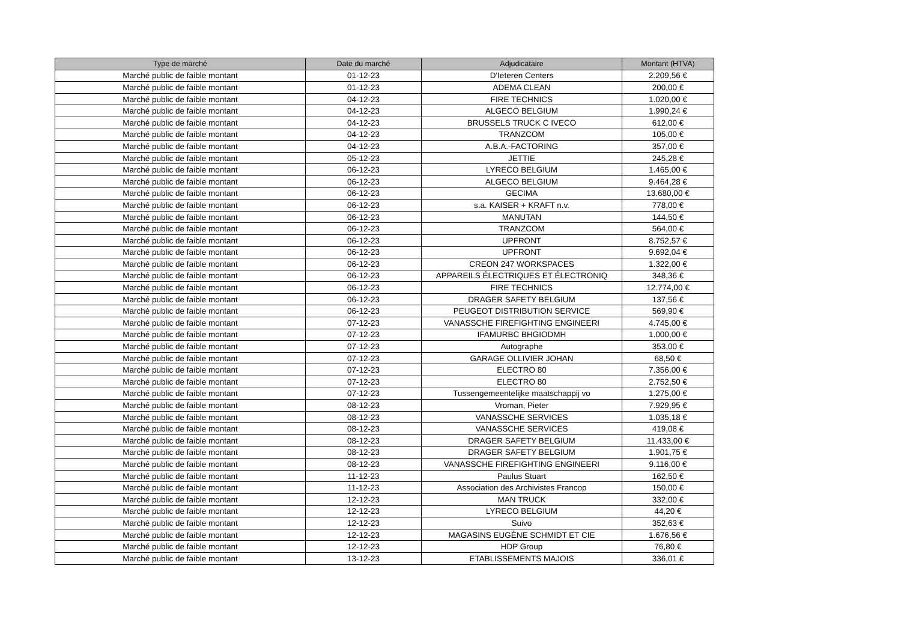| Type de marché | Date du marché | Adjudicataire | Montant (HTVA) |
| --- | --- | --- | --- |
| Marché public de faible montant | 01-12-23 | D'Ieteren Centers | 2.209,56 € |
| Marché public de faible montant | 01-12-23 | ADEMA CLEAN | 200,00 € |
| Marché public de faible montant | 04-12-23 | FIRE TECHNICS | 1.020,00 € |
| Marché public de faible montant | 04-12-23 | ALGECO BELGIUM | 1.990,24 € |
| Marché public de faible montant | 04-12-23 | BRUSSELS TRUCK C IVECO | 612,00 € |
| Marché public de faible montant | 04-12-23 | TRANZCOM | 105,00 € |
| Marché public de faible montant | 04-12-23 | A.B.A.-FACTORING | 357,00 € |
| Marché public de faible montant | 05-12-23 | JETTIE | 245,28 € |
| Marché public de faible montant | 06-12-23 | LYRECO BELGIUM | 1.465,00 € |
| Marché public de faible montant | 06-12-23 | ALGECO BELGIUM | 9.464,28 € |
| Marché public de faible montant | 06-12-23 | GECIMA | 13.680,00 € |
| Marché public de faible montant | 06-12-23 | s.a. KAISER + KRAFT n.v. | 778,00 € |
| Marché public de faible montant | 06-12-23 | MANUTAN | 144,50 € |
| Marché public de faible montant | 06-12-23 | TRANZCOM | 564,00 € |
| Marché public de faible montant | 06-12-23 | UPFRONT | 8.752,57 € |
| Marché public de faible montant | 06-12-23 | UPFRONT | 9.692,04 € |
| Marché public de faible montant | 06-12-23 | CREON 247 WORKSPACES | 1.322,00 € |
| Marché public de faible montant | 06-12-23 | APPAREILS ÉLECTRIQUES ET ÉLECTRONIQ | 348,36 € |
| Marché public de faible montant | 06-12-23 | FIRE TECHNICS | 12.774,00 € |
| Marché public de faible montant | 06-12-23 | DRAGER SAFETY BELGIUM | 137,56 € |
| Marché public de faible montant | 06-12-23 | PEUGEOT DISTRIBUTION SERVICE | 569,90 € |
| Marché public de faible montant | 07-12-23 | VANASSCHE FIREFIGHTING ENGINEERI | 4.745,00 € |
| Marché public de faible montant | 07-12-23 | IFAMURBC BHGIODMH | 1.000,00 € |
| Marché public de faible montant | 07-12-23 | Autographe | 353,00 € |
| Marché public de faible montant | 07-12-23 | GARAGE OLLIVIER JOHAN | 68,50 € |
| Marché public de faible montant | 07-12-23 | ELECTRO 80 | 7.356,00 € |
| Marché public de faible montant | 07-12-23 | ELECTRO 80 | 2.752,50 € |
| Marché public de faible montant | 07-12-23 | Tussengemeentelijke maatschappij vo | 1.275,00 € |
| Marché public de faible montant | 08-12-23 | Vroman, Pieter | 7.929,95 € |
| Marché public de faible montant | 08-12-23 | VANASSCHE SERVICES | 1.035,18 € |
| Marché public de faible montant | 08-12-23 | VANASSCHE SERVICES | 419,08 € |
| Marché public de faible montant | 08-12-23 | DRAGER SAFETY BELGIUM | 11.433,00 € |
| Marché public de faible montant | 08-12-23 | DRAGER SAFETY BELGIUM | 1.901,75 € |
| Marché public de faible montant | 08-12-23 | VANASSCHE FIREFIGHTING ENGINEERI | 9.116,00 € |
| Marché public de faible montant | 11-12-23 | Paulus Stuart | 162,50 € |
| Marché public de faible montant | 11-12-23 | Association des Archivistes Francop | 150,00 € |
| Marché public de faible montant | 12-12-23 | MAN TRUCK | 332,00 € |
| Marché public de faible montant | 12-12-23 | LYRECO BELGIUM | 44,20 € |
| Marché public de faible montant | 12-12-23 | Suivo | 352,63 € |
| Marché public de faible montant | 12-12-23 | MAGASINS EUGÈNE SCHMIDT ET CIE | 1.676,56 € |
| Marché public de faible montant | 12-12-23 | HDP Group | 76,80 € |
| Marché public de faible montant | 13-12-23 | ETABLISSEMENTS MAJOIS | 336,01 € |